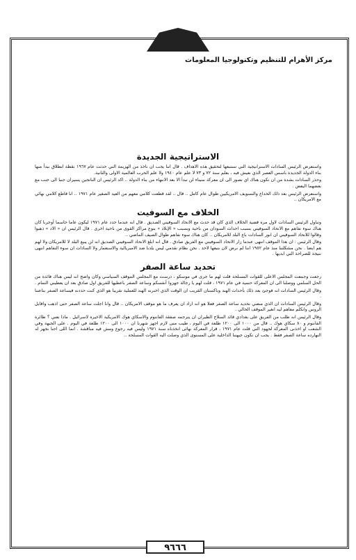مركز الأهرام للتنظيم وتكنولوجيا المعلومات
الاستراتيجية الجديدة
واستعرض الرئيس السادات الاستراتيجية التي ستتبعها لتحقيق هذه الاهداف . قال اننا يجب ان ناخذ من الهزيمة التي حدثت عام ١٩٦٧ نقطة انطلاق نبدأ منها بناء الدولة الجديدة باسس العصر الذي نعيش فيه ، بعلم سنة ٧٢ و ٧٣ لا علم عام ١٩٤٠ ولا علم الحرب العالمية الاولى والثانية.
وحذر السادات بشدة من ان تكون هناك اي تصور الى ان معركة سيناء لن تبدأ الا بعد الانتهاء من بناء الدولة .. اكد الرئيس ان الناتجين يسيران جنبا الى جنب مع بعضهما البعض .
واستعرض الرئيس بعد ذلك الخداع والتسويف الامريكيين طوال عام كامل .. قال .. لقد قطعت كلامي معهم من العيد الصغير عام ١٩٧١ .. انا قاطع كلامي نهائي مع الامريكان ..
الخلاف مع السوفيت
وتناول الرئيس السادات لاول مرة قضية الخلاف الذي كان قد حدث مع الاتحاد السوفيتي الصديق . قال انه عندما حدد عام ١٩٧١ ليكون عاما حاسما أوجرنا كان هناك سوء تفاهم مع الاتحاد السوفيتي بسبب احداث السودان من ناحية وبسبب « الإبلاد » بتوع مراكز القوى من ناحية اخرى . قال الرئيس ان « الاد » ذهبوا وقالوا للاتحاد السوفيتي ان انور السادات باع البلد للامريكان .. كان هناك سوء تفاهم طوال الصيف الماضي ..
وقال الرئيس : ان هذا الموقف انتهى عندما زار الاتحاد السوفيتي مع الفريق صادق . قال انه ابلغ الاتحاد السوفيتي الصديق انه لن يبيع البلد لا للامريكان ولا لهم هم ايضا . نحن مشكلتنا منذ عام ١٩٥٢ اننا لم نرض لان نتبعها لاحد . نحن نظام تقدمي ليس بلدنا ضد الامبريالية والاستعمار ولا السادات ان سوء التفاهم انتهى نتيجة للصراحة التي ابديها .
تحديد ساعة الصفر
رجعت وجمعت المجلس الاعلى للقوات المسلحة قلت لهم ما جرى في موسكو ، درست مع المجلس الموقف السياسي وكان واضح انه ليس هناك فائدة من الحل السلمي ووصلنا الى ان المعركة حتمية في عام ١٩٧١ ، قلت لهم يا رجالة جهزوا أنفسكم وساعة الصفر باعطيها للفريق اول صادق بعد ان يعطيني التمام .
وقال الرئيس السادات انه فوجئ بعد ذلك بأحداث الهند وباكستان القريب ان الوقت الذي اخترته الهند للعملية تقريبا هو الذي كنت حددته فيساعة الصفر بتاعتنا .
وقال الرئيس السادات ان الذي منعني تحديد ساعة الصفر فعلا هو انه اراد ان يعرف ما هو موقف الامريكان .. قال وانا اجلت ساعة الصفر حتى اذهب واقابل الروس واتكلم معاهم ليه اتغير الموقف الحالي .
وقال الرئيس انه طلب من الفريق على بغدادي قائد السلاح الطيران ان يترجمه صفقة الفانتوم والاسكاي هوك الامريكية الاخيرة لاسرائيل . ماذا تعني ؟ طائرة الفانتوم و ٨٠ سكاي هوك .. قال من ١٠٠٠ الى ١٢٠٠ طلعة في اليوم ، طيب متى لازم اجهز شهرنا ان ١٠٠٠ الى ١٢٠٠ طلعة في اليوم . على الجبهة وفي الشعب او اخذنى المعركة لجهود التي قلت عام ١٩٧١ ، قرار المعركة نهائى اتخذناه سنة ١٩٧١ وليس فيه رجوع ومش فيه مناقشة . انما اللى احنا نجهز له النهارده ساعة الصفر فقط . يجب ان تكون جبهتنا الداخلية على المستوى الذي وصلت اليه القوات المسلحة ..
٩٦٦٦